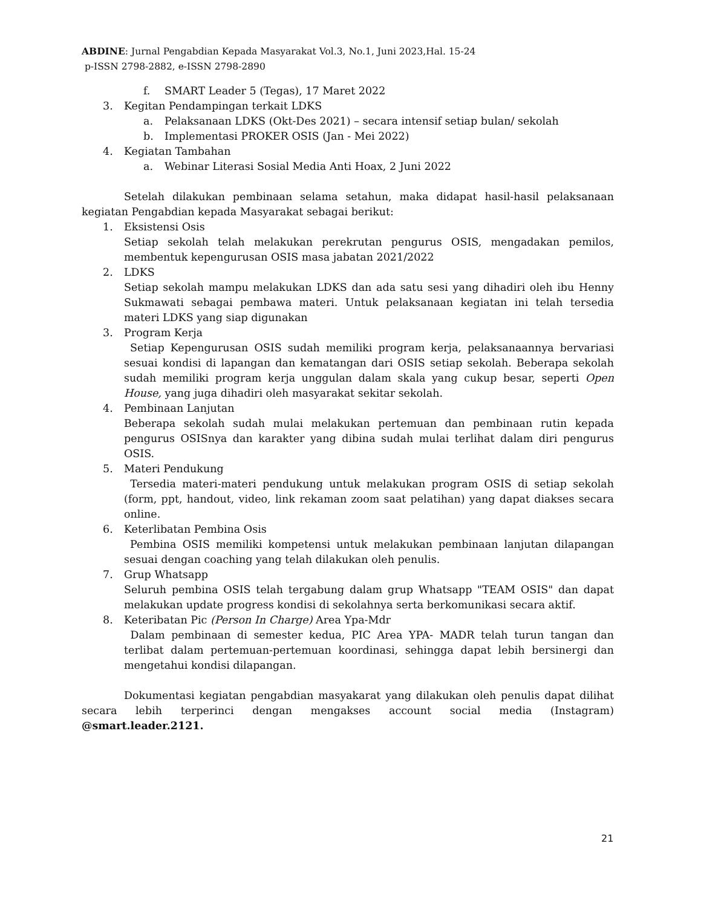ABDINE: Jurnal Pengabdian Kepada Masyarakat Vol.3, No.1, Juni 2023,Hal. 15-24
p-ISSN 2798-2882, e-ISSN 2798-2890
f. SMART Leader 5 (Tegas), 17 Maret 2022
3. Kegitan Pendampingan terkait LDKS
a. Pelaksanaan LDKS (Okt-Des 2021) – secara intensif setiap bulan/ sekolah
b. Implementasi PROKER OSIS (Jan - Mei 2022)
4. Kegiatan Tambahan
a. Webinar Literasi Sosial Media Anti Hoax, 2 Juni 2022
Setelah dilakukan pembinaan selama setahun, maka didapat hasil-hasil pelaksanaan kegiatan Pengabdian kepada Masyarakat sebagai berikut:
1. Eksistensi Osis
Setiap sekolah telah melakukan perekrutan pengurus OSIS, mengadakan pemilos, membentuk kepengurusan OSIS masa jabatan 2021/2022
2. LDKS
Setiap sekolah mampu melakukan LDKS dan ada satu sesi yang dihadiri oleh ibu Henny Sukmawati sebagai pembawa materi. Untuk pelaksanaan kegiatan ini telah tersedia materi LDKS yang siap digunakan
3. Program Kerja
Setiap Kepengurusan OSIS sudah memiliki program kerja, pelaksanaannya bervariasi sesuai kondisi di lapangan dan kematangan dari OSIS setiap sekolah. Beberapa sekolah sudah memiliki program kerja unggulan dalam skala yang cukup besar, seperti Open House, yang juga dihadiri oleh masyarakat sekitar sekolah.
4. Pembinaan Lanjutan
Beberapa sekolah sudah mulai melakukan pertemuan dan pembinaan rutin kepada pengurus OSISnya dan karakter yang dibina sudah mulai terlihat dalam diri pengurus OSIS.
5. Materi Pendukung
Tersedia materi-materi pendukung untuk melakukan program OSIS di setiap sekolah (form, ppt, handout, video, link rekaman zoom saat pelatihan) yang dapat diakses secara online.
6. Keterlibatan Pembina Osis
Pembina OSIS memiliki kompetensi untuk melakukan pembinaan lanjutan dilapangan sesuai dengan coaching yang telah dilakukan oleh penulis.
7. Grup Whatsapp
Seluruh pembina OSIS telah tergabung dalam grup Whatsapp "TEAM OSIS" dan dapat melakukan update progress kondisi di sekolahnya serta berkomunikasi secara aktif.
8. Keteribatan Pic (Person In Charge) Area Ypa-Mdr
Dalam pembinaan di semester kedua, PIC Area YPA- MADR telah turun tangan dan terlibat dalam pertemuan-pertemuan koordinasi, sehingga dapat lebih bersinergi dan mengetahui kondisi dilapangan.
Dokumentasi kegiatan pengabdian masyakarat yang dilakukan oleh penulis dapat dilihat secara lebih terperinci dengan mengakses account social media (Instagram) @smart.leader.2121.
21